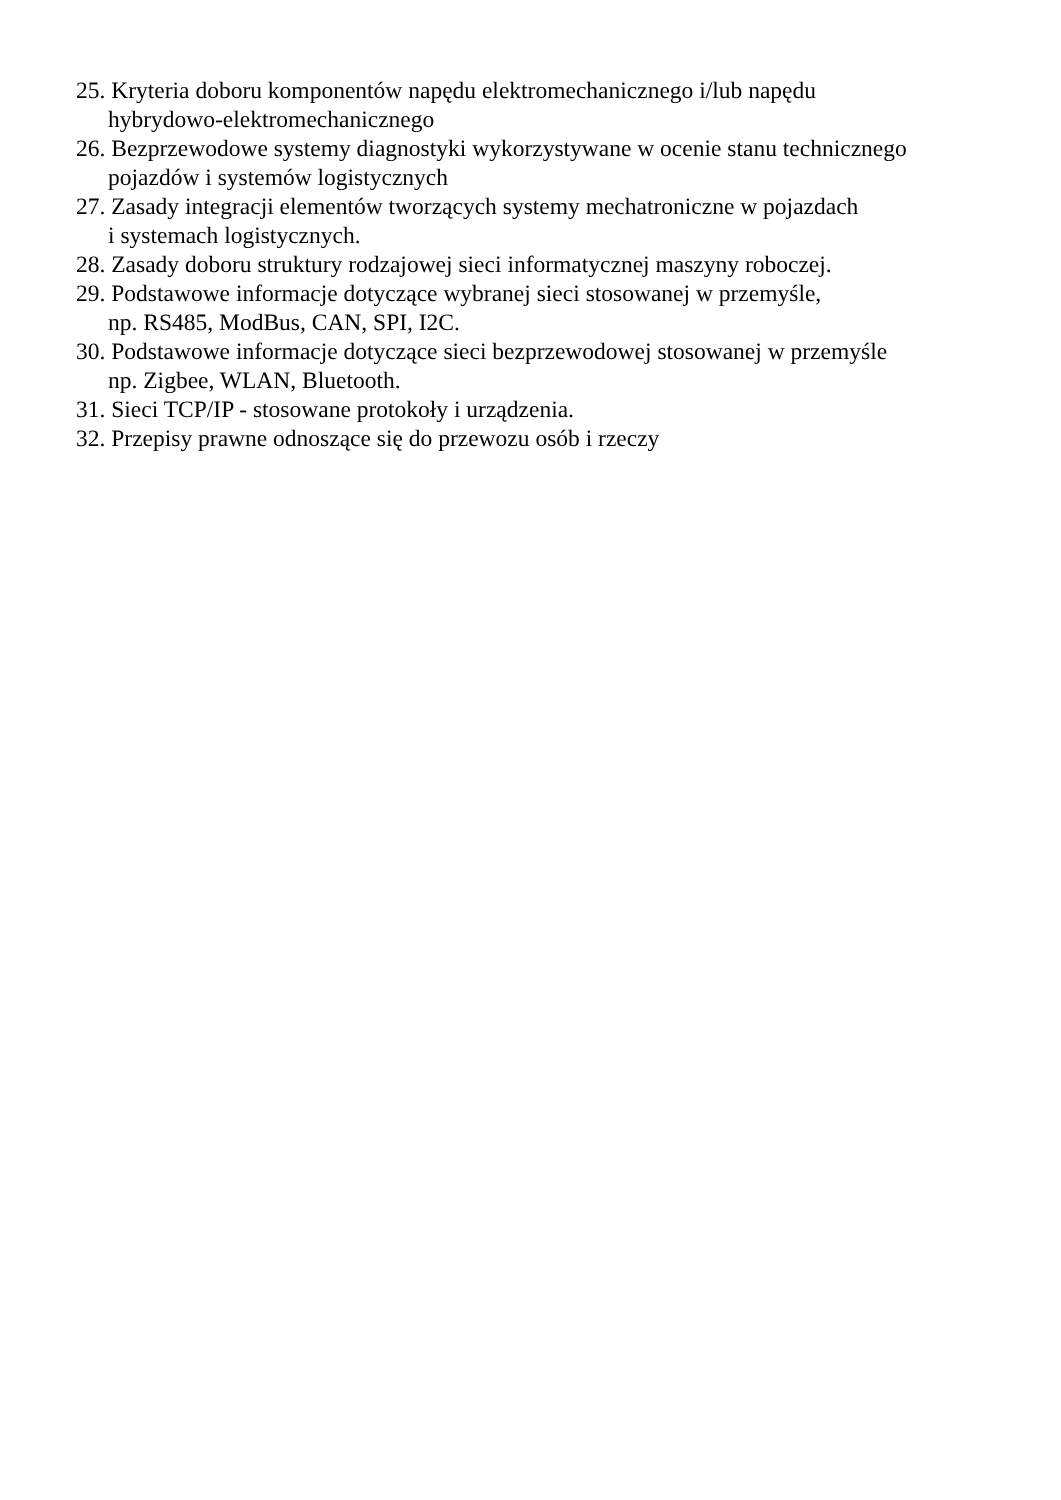25. Kryteria doboru komponentów napędu elektromechanicznego i/lub napędu
hybrydowo-elektromechanicznego
26. Bezprzewodowe systemy diagnostyki wykorzystywane w ocenie stanu technicznego
pojazdów i systemów logistycznych
27. Zasady integracji elementów tworzących systemy mechatroniczne w pojazdach
i systemach logistycznych.
28. Zasady doboru struktury rodzajowej sieci informatycznej maszyny roboczej.
29. Podstawowe informacje dotyczące wybranej sieci stosowanej w przemyśle,
np. RS485, ModBus, CAN, SPI, I2C.
30. Podstawowe informacje dotyczące sieci bezprzewodowej stosowanej w przemyśle
np. Zigbee, WLAN, Bluetooth.
31. Sieci TCP/IP - stosowane protokoły i urządzenia.
32. Przepisy prawne odnoszące się do przewozu osób i rzeczy